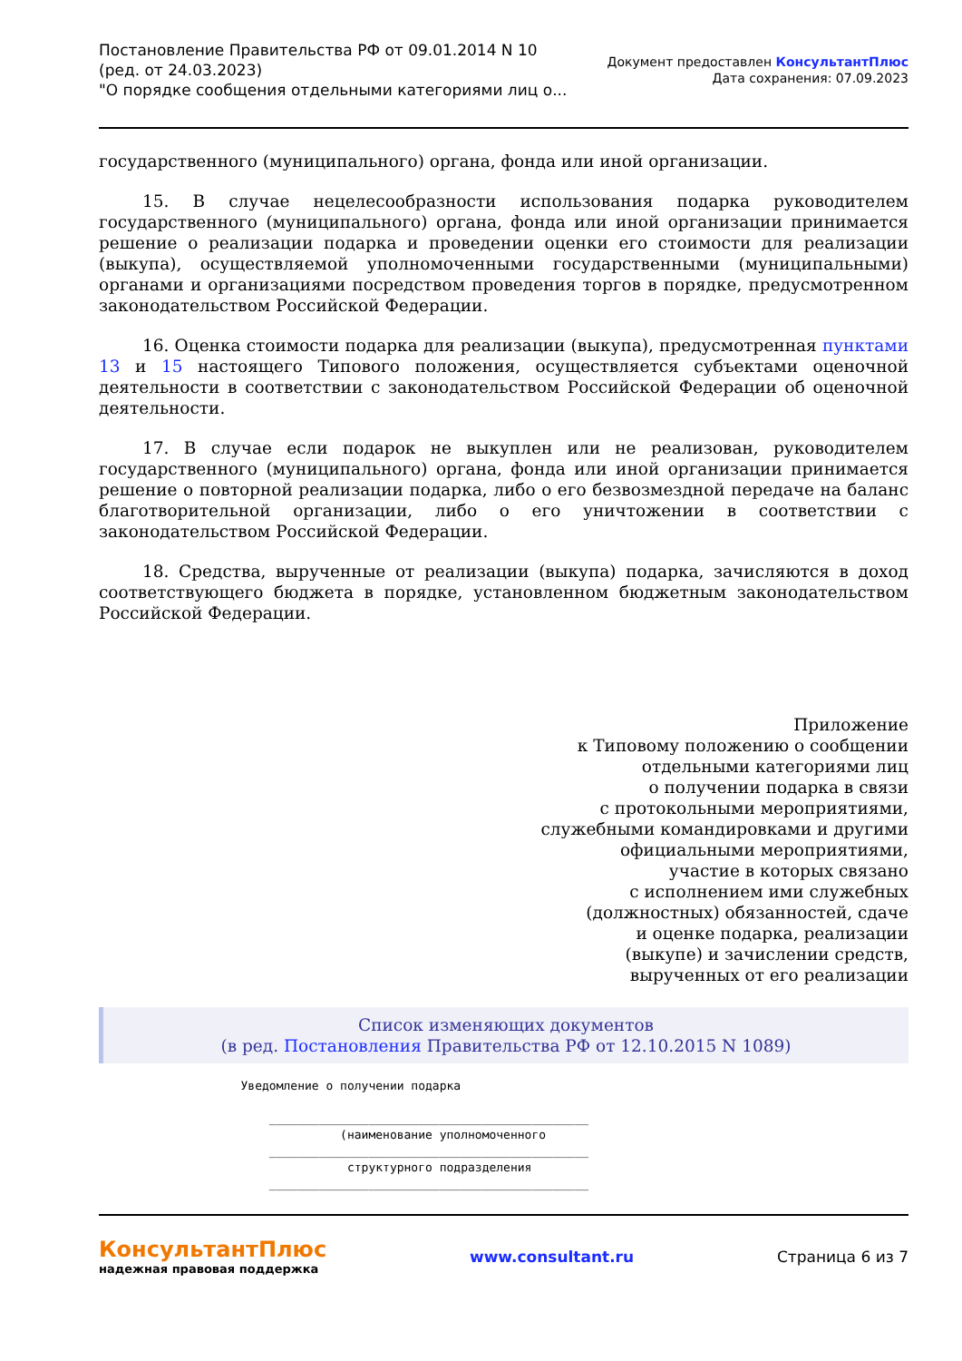Постановление Правительства РФ от 09.01.2014 N 10
(ред. от 24.03.2023)
"О порядке сообщения отдельными категориями лиц о...
Документ предоставлен КонсультантПлюс
Дата сохранения: 07.09.2023
государственного (муниципального) органа, фонда или иной организации.
15. В случае нецелесообразности использования подарка руководителем государственного (муниципального) органа, фонда или иной организации принимается решение о реализации подарка и проведении оценки его стоимости для реализации (выкупа), осуществляемой уполномоченными государственными (муниципальными) органами и организациями посредством проведения торгов в порядке, предусмотренном законодательством Российской Федерации.
16. Оценка стоимости подарка для реализации (выкупа), предусмотренная пунктами 13 и 15 настоящего Типового положения, осуществляется субъектами оценочной деятельности в соответствии с законодательством Российской Федерации об оценочной деятельности.
17. В случае если подарок не выкуплен или не реализован, руководителем государственного (муниципального) органа, фонда или иной организации принимается решение о повторной реализации подарка, либо о его безвозмездной передаче на баланс благотворительной организации, либо о его уничтожении в соответствии с законодательством Российской Федерации.
18. Средства, вырученные от реализации (выкупа) подарка, зачисляются в доход соответствующего бюджета в порядке, установленном бюджетным законодательством Российской Федерации.
Приложение
к Типовому положению о сообщении
отдельными категориями лиц
о получении подарка в связи
с протокольными мероприятиями,
служебными командировками и другими
официальными мероприятиями,
участие в которых связано
с исполнением ими служебных
(должностных) обязанностей, сдаче
и оценке подарка, реализации
(выкупе) и зачислении средств,
вырученных от его реализации
Список изменяющих документов
(в ред. Постановления Правительства РФ от 12.10.2015 N 1089)
Уведомление о получении подарка _____________________________________________ (наименование уполномоченного _____________________________________________ структурного подразделения _____________________________________________
КонсультантПлюс
надежная правовая поддержка
www.consultant.ru Страница 6 из 7